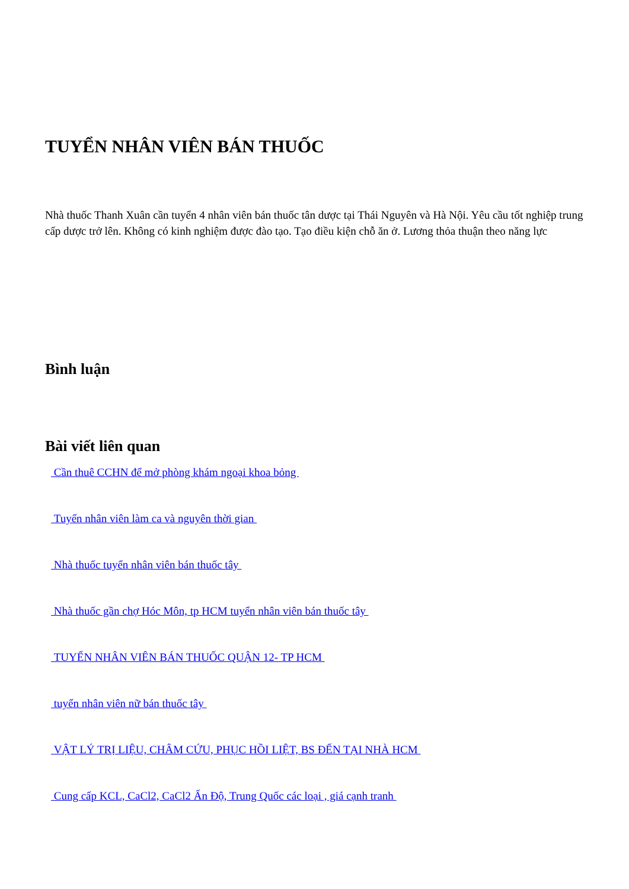TUYỂN NHÂN VIÊN BÁN THUỐC
Nhà thuốc Thanh Xuân cần tuyển 4 nhân viên bán thuốc tân dược tại Thái Nguyên và Hà Nội. Yêu cầu tốt nghiệp trung cấp dược trở lên. Không có kinh nghiệm được đào tạo. Tạo điều kiện chỗ ăn ở. Lương thỏa thuận theo năng lực
Bình luận
Bài viết liên quan
Cần thuê CCHN để mở phòng khám ngoại khoa bỏng
Tuyển nhân viên làm ca và nguyên thời gian
Nhà thuốc tuyển nhân viên bán thuốc tây
Nhà thuốc gần chợ Hóc Môn, tp HCM tuyển nhân viên bán thuốc tây
TUYỂN NHÂN VIÊN BÁN THUỐC QUẬN 12- TP HCM
tuyển nhân viên nữ bán thuốc tây
VẬT LÝ TRỊ LIỆU, CHÂM CỨU, PHỤC HỒI LIỆT, BS ĐẾN TẠI NHÀ HCM
Cung cấp KCL, CaCl2, CaCl2 Ấn Độ, Trung Quốc các loại , giá cạnh tranh